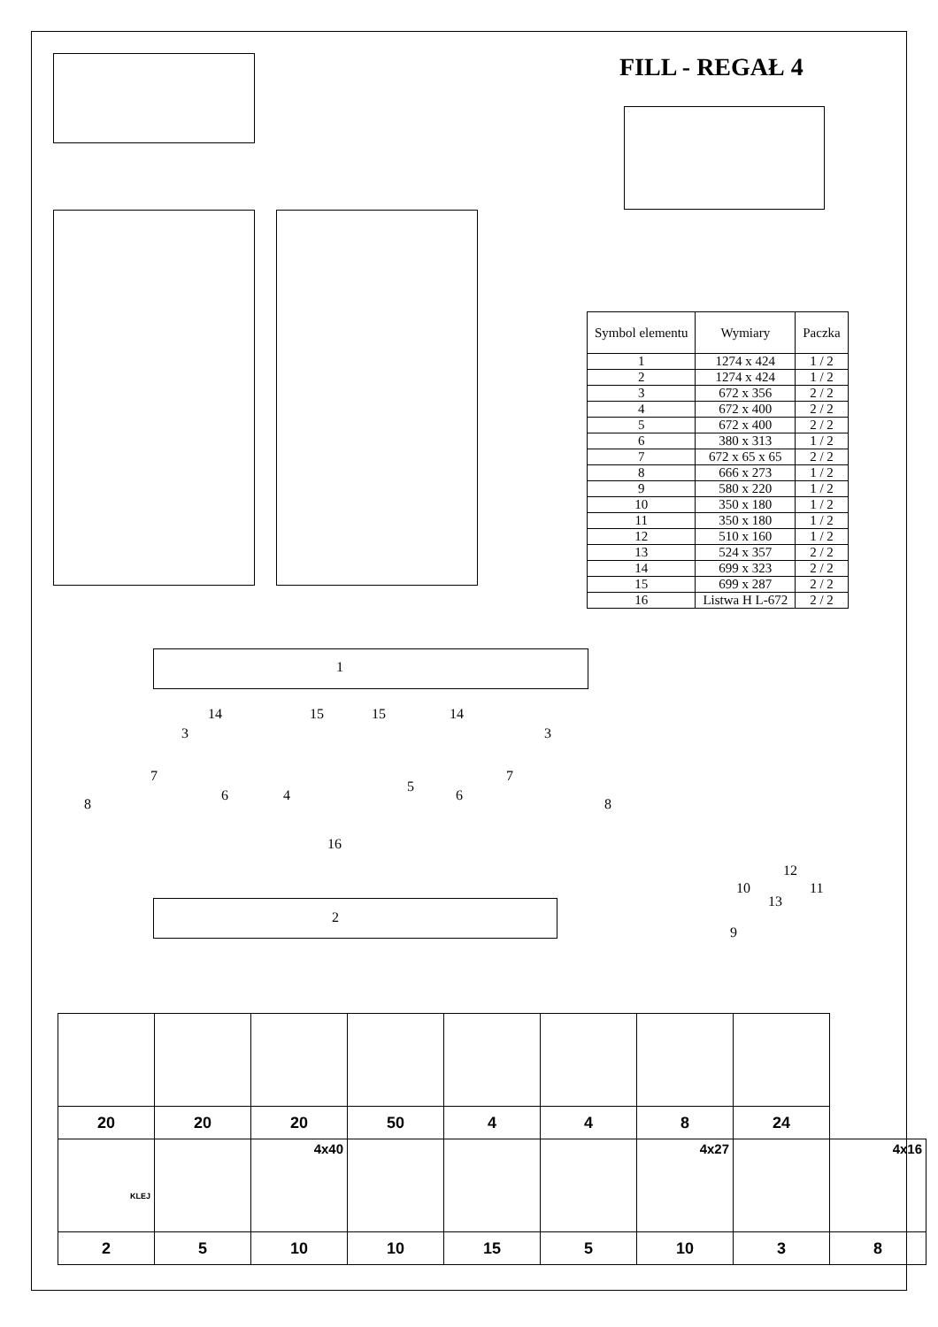FILL - REGAŁ 4
| Symbol elementu | Wymiary | Paczka |
| --- | --- | --- |
| 1 | 1274 x 424 | 1 / 2 |
| 2 | 1274 x 424 | 1 / 2 |
| 3 | 672 x 356 | 2 / 2 |
| 4 | 672 x 400 | 2 / 2 |
| 5 | 672 x 400 | 2 / 2 |
| 6 | 380 x 313 | 1 / 2 |
| 7 | 672 x 65 x 65 | 2 / 2 |
| 8 | 666 x 273 | 1 / 2 |
| 9 | 580 x 220 | 1 / 2 |
| 10 | 350 x 180 | 1 / 2 |
| 11 | 350 x 180 | 1 / 2 |
| 12 | 510 x 160 | 1 / 2 |
| 13 | 524 x 357 | 2 / 2 |
| 14 | 699 x 323 | 2 / 2 |
| 15 | 699 x 287 | 2 / 2 |
| 16 | Listwa H L-672 | 2 / 2 |
1
2
8
3
7
14 15 15 14
6 4
5
6
7
3
8
16
12
10 11
13
9
| 20 | 20 | 20 | 50 | 4 | 4 | 8 | 24 | |
| KLEJ | | 4x40 | | | | 4x27 | | 4x16 |
| 2 | 5 | 10 | 10 | 15 | 5 | 10 | 3 | 8 |